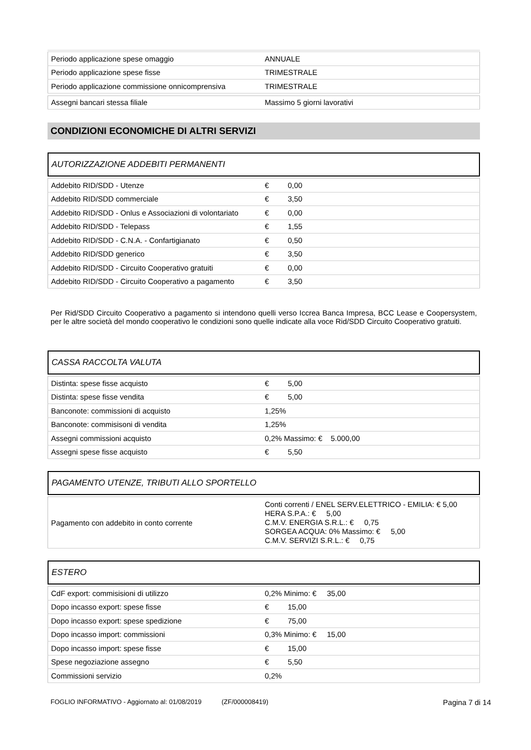| Periodo applicazione spese omaggio | ANNUALE |
| Periodo applicazione spese fisse | TRIMESTRALE |
| Periodo applicazione commissione onnicomprensiva | TRIMESTRALE |
| Assegni bancari stessa filiale | Massimo 5 giorni lavorativi |
CONDIZIONI ECONOMICHE DI ALTRI SERVIZI
AUTORIZZAZIONE ADDEBITI PERMANENTI
| Addebito RID/SDD - Utenze | € 0,00 |
| Addebito RID/SDD commerciale | € 3,50 |
| Addebito RID/SDD - Onlus e Associazioni di volontariato | € 0,00 |
| Addebito RID/SDD - Telepass | € 1,55 |
| Addebito RID/SDD - C.N.A. - Confartigianato | € 0,50 |
| Addebito RID/SDD generico | € 3,50 |
| Addebito RID/SDD - Circuito Cooperativo gratuiti | € 0,00 |
| Addebito RID/SDD - Circuito Cooperativo a pagamento | € 3,50 |
Per Rid/SDD Circuito Cooperativo a pagamento si intendono quelli verso Iccrea Banca Impresa, BCC Lease e Coopersystem, per le altre società del mondo cooperativo le condizioni sono quelle indicate alla voce Rid/SDD Circuito Cooperativo gratuiti.
CASSA RACCOLTA VALUTA
| Distinta: spese fisse acquisto | € 5,00 |
| Distinta: spese fisse vendita | € 5,00 |
| Banconote: commissioni di acquisto | 1,25% |
| Banconote: commisisoni di vendita | 1,25% |
| Assegni commissioni acquisto | 0,2% Massimo: € 5.000,00 |
| Assegni spese fisse acquisto | € 5,50 |
PAGAMENTO UTENZE, TRIBUTI ALLO SPORTELLO
| Pagamento con addebito in conto corrente | Conti correnti / ENEL SERV.ELETTRICO - EMILIA: € 5,00 HERA S.P.A.: € 5,00 C.M.V. ENERGIA S.R.L.: € 0,75 SORGEA ACQUA: 0% Massimo: € 5,00 C.M.V. SERVIZI S.R.L.: € 0,75 |
ESTERO
| CdF export: commisisioni di utilizzo | 0,2% Minimo: € 35,00 |
| Dopo incasso export: spese fisse | € 15,00 |
| Dopo incasso export: spese spedizione | € 75,00 |
| Dopo incasso import: commissioni | 0,3% Minimo: € 15,00 |
| Dopo incasso import: spese fisse | € 15,00 |
| Spese negoziazione assegno | € 5,50 |
| Commissioni servizio | 0,2% |
FOGLIO INFORMATIVO - Aggiornato al: 01/08/2019 (ZF/000008419) Pagina 7 di 14